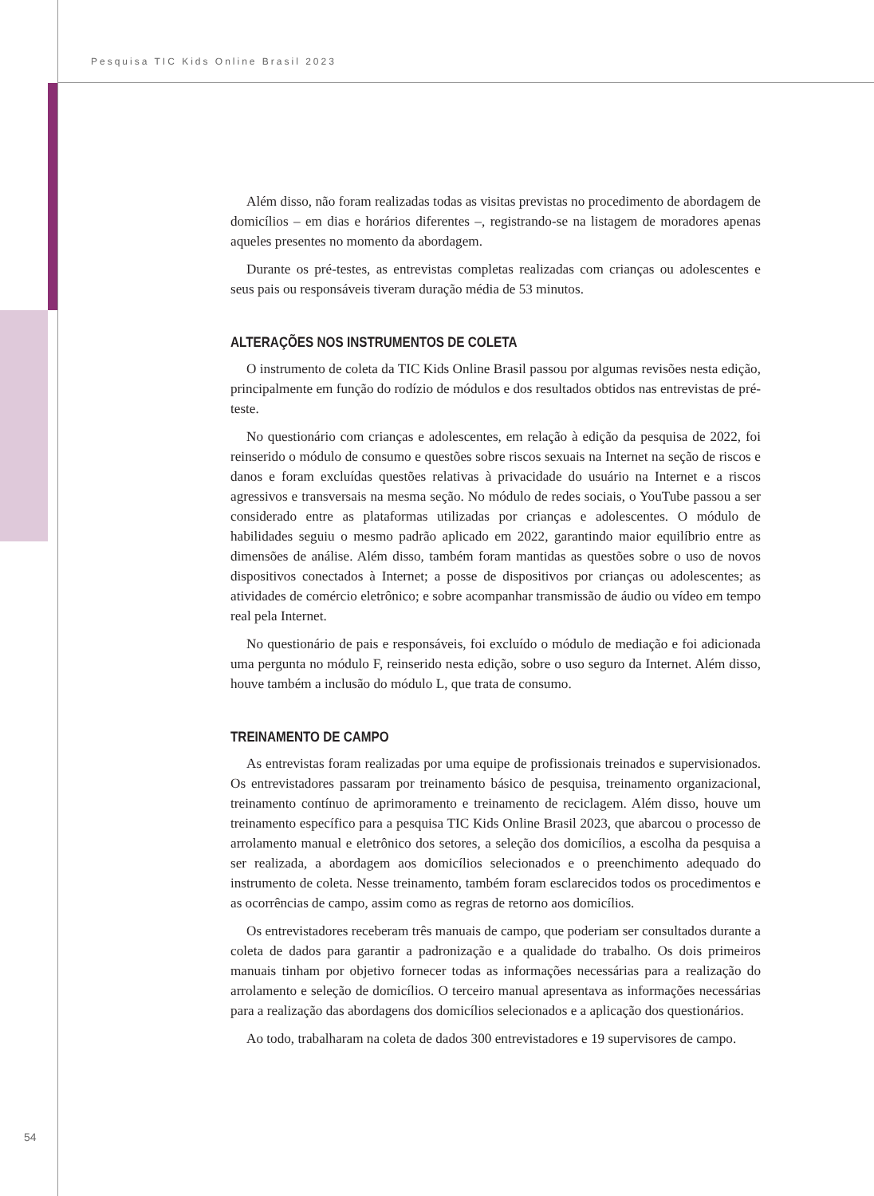Pesquisa TIC Kids Online Brasil 2023
Além disso, não foram realizadas todas as visitas previstas no procedimento de abordagem de domicílios – em dias e horários diferentes –, registrando-se na listagem de moradores apenas aqueles presentes no momento da abordagem.
Durante os pré-testes, as entrevistas completas realizadas com crianças ou adolescentes e seus pais ou responsáveis tiveram duração média de 53 minutos.
ALTERAÇÕES NOS INSTRUMENTOS DE COLETA
O instrumento de coleta da TIC Kids Online Brasil passou por algumas revisões nesta edição, principalmente em função do rodízio de módulos e dos resultados obtidos nas entrevistas de pré-teste.
No questionário com crianças e adolescentes, em relação à edição da pesquisa de 2022, foi reinserido o módulo de consumo e questões sobre riscos sexuais na Internet na seção de riscos e danos e foram excluídas questões relativas à privacidade do usuário na Internet e a riscos agressivos e transversais na mesma seção. No módulo de redes sociais, o YouTube passou a ser considerado entre as plataformas utilizadas por crianças e adolescentes. O módulo de habilidades seguiu o mesmo padrão aplicado em 2022, garantindo maior equilíbrio entre as dimensões de análise. Além disso, também foram mantidas as questões sobre o uso de novos dispositivos conectados à Internet; a posse de dispositivos por crianças ou adolescentes; as atividades de comércio eletrônico; e sobre acompanhar transmissão de áudio ou vídeo em tempo real pela Internet.
No questionário de pais e responsáveis, foi excluído o módulo de mediação e foi adicionada uma pergunta no módulo F, reinserido nesta edição, sobre o uso seguro da Internet. Além disso, houve também a inclusão do módulo L, que trata de consumo.
TREINAMENTO DE CAMPO
As entrevistas foram realizadas por uma equipe de profissionais treinados e supervisionados. Os entrevistadores passaram por treinamento básico de pesquisa, treinamento organizacional, treinamento contínuo de aprimoramento e treinamento de reciclagem. Além disso, houve um treinamento específico para a pesquisa TIC Kids Online Brasil 2023, que abarcou o processo de arrolamento manual e eletrônico dos setores, a seleção dos domicílios, a escolha da pesquisa a ser realizada, a abordagem aos domicílios selecionados e o preenchimento adequado do instrumento de coleta. Nesse treinamento, também foram esclarecidos todos os procedimentos e as ocorrências de campo, assim como as regras de retorno aos domicílios.
Os entrevistadores receberam três manuais de campo, que poderiam ser consultados durante a coleta de dados para garantir a padronização e a qualidade do trabalho. Os dois primeiros manuais tinham por objetivo fornecer todas as informações necessárias para a realização do arrolamento e seleção de domicílios. O terceiro manual apresentava as informações necessárias para a realização das abordagens dos domicílios selecionados e a aplicação dos questionários.
Ao todo, trabalharam na coleta de dados 300 entrevistadores e 19 supervisores de campo.
54